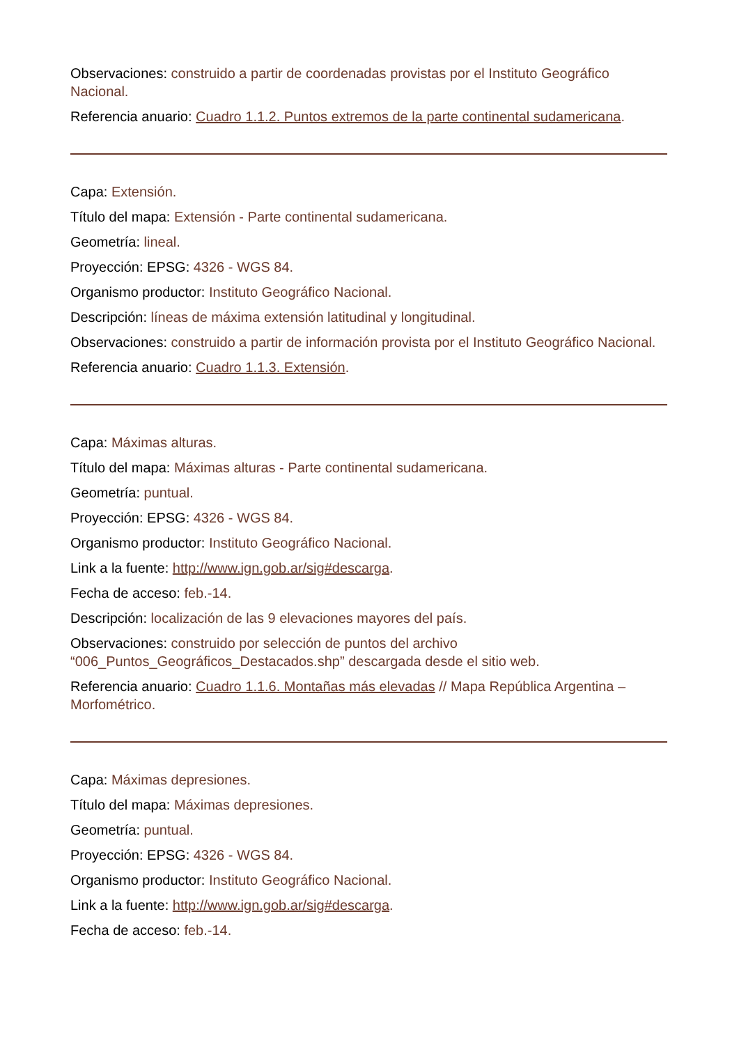Observaciones: construido a partir de coordenadas provistas por el Instituto Geográfico Nacional.
Referencia anuario: Cuadro 1.1.2. Puntos extremos de la parte continental sudamericana.
Capa: Extensión.
Título del mapa: Extensión - Parte continental sudamericana.
Geometría: lineal.
Proyección: EPSG: 4326 - WGS 84.
Organismo productor: Instituto Geográfico Nacional.
Descripción: líneas de máxima extensión latitudinal y longitudinal.
Observaciones: construido a partir de información provista por el Instituto Geográfico Nacional.
Referencia anuario: Cuadro 1.1.3. Extensión.
Capa: Máximas alturas.
Título del mapa: Máximas alturas - Parte continental sudamericana.
Geometría: puntual.
Proyección: EPSG: 4326 - WGS 84.
Organismo productor: Instituto Geográfico Nacional.
Link a la fuente: http://www.ign.gob.ar/sig#descarga.
Fecha de acceso: feb.-14.
Descripción: localización de las 9 elevaciones mayores del país.
Observaciones: construido por selección de puntos del archivo “006_Puntos_Geográficos_Destacados.shp” descargada desde el sitio web.
Referencia anuario: Cuadro 1.1.6. Montañas más elevadas // Mapa República Argentina – Morfométrico.
Capa: Máximas depresiones.
Título del mapa: Máximas depresiones.
Geometría: puntual.
Proyección: EPSG: 4326 - WGS 84.
Organismo productor: Instituto Geográfico Nacional.
Link a la fuente: http://www.ign.gob.ar/sig#descarga.
Fecha de acceso: feb.-14.